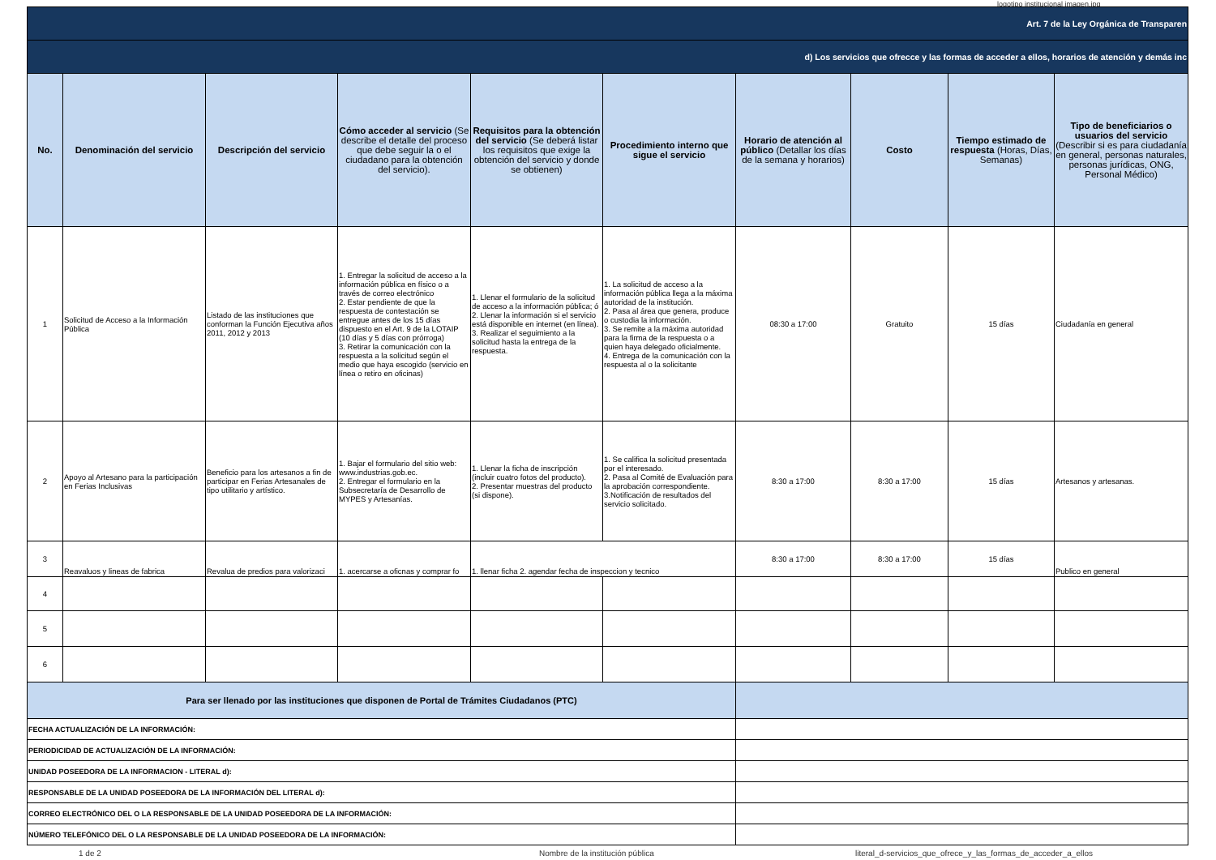logotipo institucional imagen.jpg
| Art. 7 de la Ley Orgánica de Transparen | | | | | | | | | |
| d) Los servicios que ofrecce y las formas de acceder a ellos, horarios de atención y demás inc | | | | | | | | | |
| No. | Denominación del servicio | Descripción del servicio | Cómo acceder al servicio (Se describe el detalle del proceso que debe seguir la o el ciudadano para la obtención del servicio). | Requisitos para la obtención del servicio (Se deberá listar los requisitos que exige la obtención del servicio y donde se obtienen) | Procedimiento interno que sigue el servicio | Horario de atención al público (Detallar los días de la semana y horarios) | Costo | Tiempo estimado de respuesta (Horas, Días, Semanas) | Tipo de beneficiarios o usuarios del servicio (Describir si es para ciudadanía en general, personas naturales, personas jurídicas, ONG, Personal Médico) |
| 1 | Solicitud de Acceso a la Información Pública | Listado de las instituciones que conforman la Función Ejecutiva años 2011, 2012 y 2013 | 1. Entregar la solicitud de acceso a la información pública en físico o a través de correo electrónico 2. Estar pendiente de que la respuesta de contestación se entregue antes de los 15 días dispuesto en el Art. 9 de la LOTAIP (10 días y 5 días con prórroga) 3. Retirar la comunicación con la respuesta a la solicitud según el medio que haya escogido (servicio en línea o retiro en oficinas) | 1. Llenar el formulario de la solicitud de acceso a la información pública; ó 2. Llenar la información si el servicio está disponible en internet (en línea). 3. Realizar el seguimiento a la solicitud hasta la entrega de la respuesta. | 1. La solicitud de acceso a la información pública llega a la máxima autoridad de la institución. 2. Pasa al área que genera, produce o custodia la información. 3. Se remite a la máxima autoridad para la firma de la respuesta o a quien haya delegado oficialmente. 4. Entrega de la comunicación con la respuesta al o la solicitante | 08:30 a 17:00 | Gratuito | 15 días | Ciudadanía en general |
| 2 | Apoyo al Artesano para la participación en Ferias Inclusivas | Beneficio para los artesanos a fin de participar en Ferias Artesanales de tipo utilitario y artístico. | 1. Bajar el formulario del sitio web: www.industrias.gob.ec. 2. Entregar el formulario en la Subsecretaría de Desarrollo de MYPES y Artesanías. | 1. Llenar la ficha de inscripción (incluir cuatro fotos del producto). 2. Presentar muestras del producto (si dispone). | 1. Se califica la solicitud presentada por el interesado. 2. Pasa al Comité de Evaluación para la aprobación correspondiente. 3.Notificación de resultados del servicio solicitado. | 8:30 a 17:00 | 8:30 a 17:00 | 15 días | Artesanos y artesanas. |
| 3 | Reavaluos y lineas de fabrica | Revalua de predios para valorizaci | 1. acercarse a oficnas y comprar fo | 1. llenar ficha 2. agendar fecha de inspeccion y tecnico | | 8:30 a 17:00 | 8:30 a 17:00 | 15 días | Publico en general |
| 4 | | | | | | | | | |
| 5 | | | | | | | | | |
| 6 | | | | | | | | | |
| Para ser llenado por las instituciones que disponen de Portal de Trámites Ciudadanos (PTC) | | | | | | | | | |
| FECHA ACTUALIZACIÓN DE LA INFORMACIÓN: | | | | | | | | | |
| PERIODICIDAD DE ACTUALIZACIÓN DE LA INFORMACIÓN: | | | | | | | | | |
| UNIDAD POSEEDORA DE LA INFORMACION - LITERAL d): | | | | | | | | | |
| RESPONSABLE DE LA UNIDAD POSEEDORA DE LA INFORMACIÓN DEL LITERAL d): | | | | | | | | | |
| CORREO ELECTRÓNICO DEL O LA RESPONSABLE DE LA UNIDAD POSEEDORA DE LA INFORMACIÓN: | | | | | | | | | |
| NÚMERO TELEFÓNICO DEL O LA RESPONSABLE DE LA UNIDAD POSEEDORA DE LA INFORMACIÓN: | | | | | | | | | |
1 de 2
Nombre de la institución pública
literal_d-servicios_que_ofrece_y_las_formas_de_acceder_a_ellos